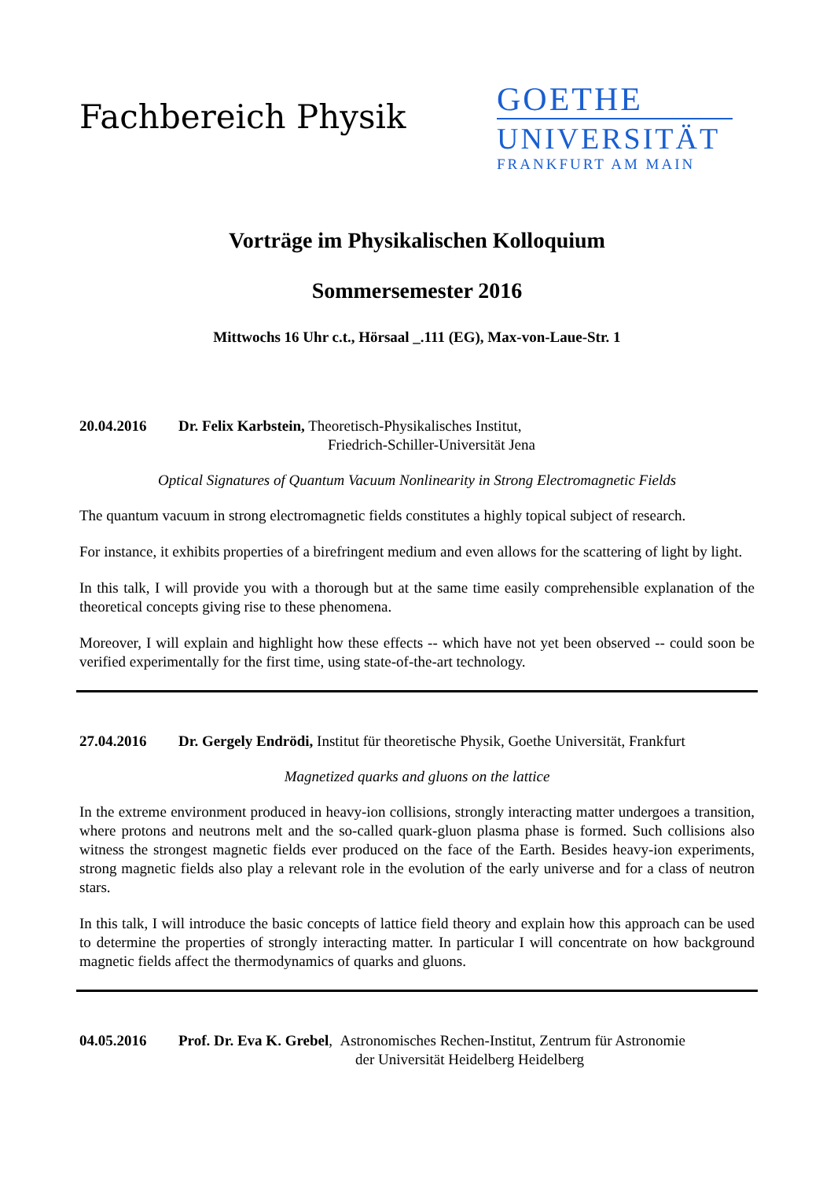Fachbereich Physik
GOETHE
UNIVERSITÄT
FRANKFURT AM MAIN
Vorträge im Physikalischen Kolloquium
Sommersemester 2016
Mittwochs 16 Uhr c.t., Hörsaal _.111 (EG), Max-von-Laue-Str. 1
20.04.2016 Dr. Felix Karbstein, Theoretisch-Physikalisches Institut,
Friedrich-Schiller-Universität Jena
Optical Signatures of Quantum Vacuum Nonlinearity in Strong Electromagnetic Fields
The quantum vacuum in strong electromagnetic fields constitutes a highly topical subject of research.
For instance, it exhibits properties of a birefringent medium and even allows for the scattering of light by light.
In this talk, I will provide you with a thorough but at the same time easily comprehensible explanation of the theoretical concepts giving rise to these phenomena.
Moreover, I will explain and highlight how these effects -- which have not yet been observed -- could soon be verified experimentally for the first time, using state-of-the-art technology.
27.04.2016 Dr. Gergely Endrödi, Institut für theoretische Physik, Goethe Universität, Frankfurt
Magnetized quarks and gluons on the lattice
In the extreme environment produced in heavy-ion collisions, strongly interacting matter undergoes a transition, where protons and neutrons melt and the so-called quark-gluon plasma phase is formed. Such collisions also witness the strongest magnetic fields ever produced on the face of the Earth. Besides heavy-ion experiments, strong magnetic fields also play a relevant role in the evolution of the early universe and for a class of neutron stars.
In this talk, I will introduce the basic concepts of lattice field theory and explain how this approach can be used to determine the properties of strongly interacting matter. In particular I will concentrate on how background magnetic fields affect the thermodynamics of quarks and gluons.
04.05.2016 Prof. Dr. Eva K. Grebel, Astronomisches Rechen-Institut, Zentrum für Astronomie
der Universität Heidelberg Heidelberg